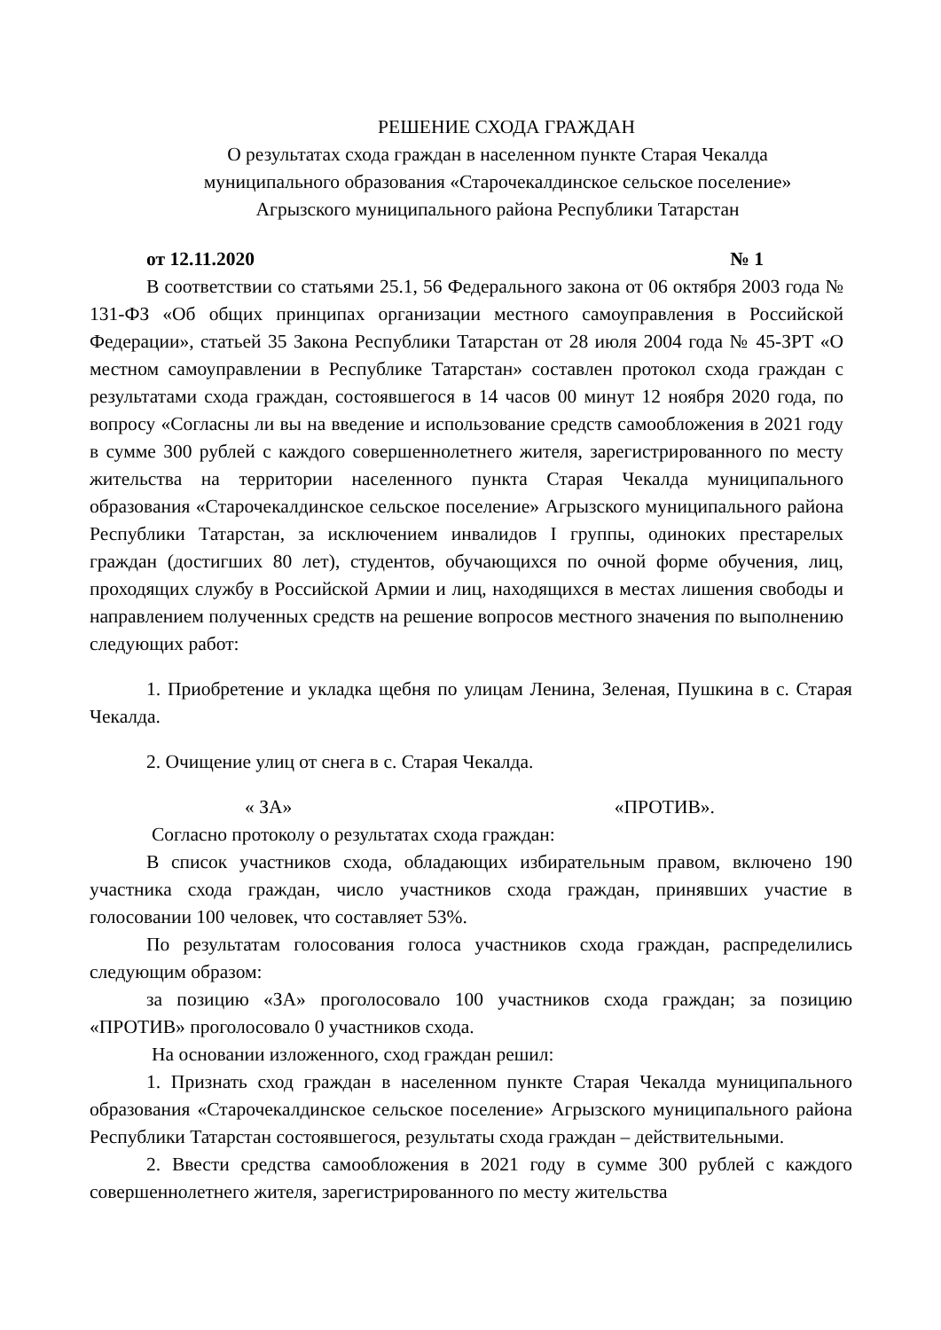РЕШЕНИЕ СХОДА ГРАЖДАН
О результатах схода граждан в населенном пункте Старая Чекалда
муниципального образования «Старочекалдинское сельское поселение»
Агрызского муниципального района Республики Татарстан
от 12.11.2020 № 1
В соответствии со статьями 25.1, 56 Федерального закона от 06 октября 2003 года № 131-ФЗ «Об общих принципах организации местного самоуправления в Российской Федерации», статьей 35 Закона Республики Татарстан от 28 июля 2004 года № 45-ЗРТ «О местном самоуправлении в Республике Татарстан» составлен протокол схода граждан с результатами схода граждан, состоявшегося в 14 часов 00 минут 12 ноября 2020 года, по вопросу «Согласны ли вы на введение и использование средств самообложения в 2021 году в сумме 300 рублей с каждого совершеннолетнего жителя, зарегистрированного по месту жительства на территории населенного пункта Старая Чекалда муниципального образования «Старочекалдинское сельское поселение» Агрызского муниципального района Республики Татарстан, за исключением инвалидов I группы, одиноких престарелых граждан (достигших 80 лет), студентов, обучающихся по очной форме обучения, лиц, проходящих службу в Российской Армии и лиц, находящихся в местах лишения свободы и направлением полученных средств на решение вопросов местного значения по выполнению следующих работ:
1. Приобретение и укладка щебня по улицам Ленина, Зеленая, Пушкина в с. Старая Чекалда.
2. Очищение улиц от снега в с. Старая Чекалда.
« ЗА» «ПРОТИВ».
Согласно протоколу о результатах схода граждан:
В список участников схода, обладающих избирательным правом, включено 190 участника схода граждан, число участников схода граждан, принявших участие в голосовании 100 человек, что составляет 53%.
По результатам голосования голоса участников схода граждан, распределились следующим образом:
за позицию «ЗА» проголосовало 100 участников схода граждан; за позицию «ПРОТИВ» проголосовало 0 участников схода.
На основании изложенного, сход граждан решил:
1. Признать сход граждан в населенном пункте Старая Чекалда муниципального образования «Старочекалдинское сельское поселение» Агрызского муниципального района Республики Татарстан состоявшегося, результаты схода граждан – действительными.
2. Ввести средства самообложения в 2021 году в сумме 300 рублей с каждого совершеннолетнего жителя, зарегистрированного по месту жительства